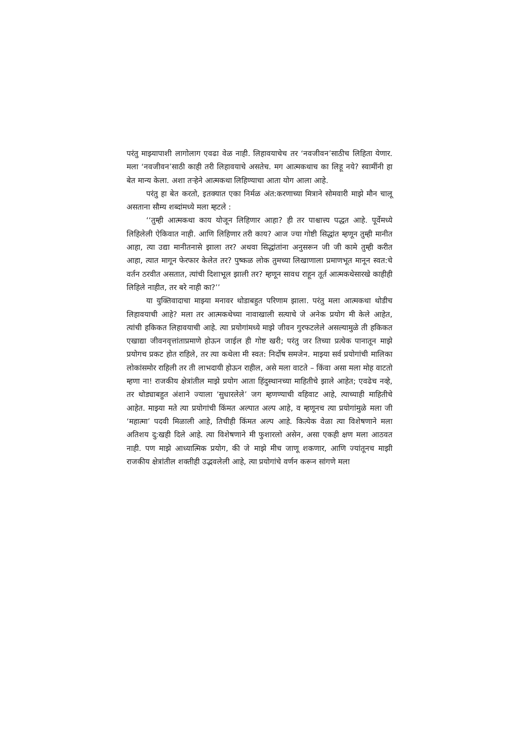परंतु माझ्यापाशी लागोलाग एवढा वेळ नाही. लिहावयाचेच तर ‘नवजीवन’साठीच लिहिता येणार. मला ‘नवजीवन’साठी काही तरी लिहावयाचे असतेच. मग आत्मकथाच का लिहू नये? स्वामींनी हा बेत मान्य केला. अशा तऱ्हेने आत्मकथा लिहिण्याचा आता योग आला आहे.
परंतु हा बेत करतो, इतक्यात एका निर्मळ अंत:करणाच्या मित्राने सोमवारी माझे मौन चालू असताना सौम्य शब्दांमध्ये मला म्हटले :
‘‘तुम्ही आत्मकथा काय योजून लिहिणार आहा? ही तर पाश्चात्त्य पद्धत आहे. पूर्वेमध्ये लिहिलेली ऐकिवात नाही. आणि लिहिणार तरी काय? आज ज्या गोष्टी सिद्धांत म्हणून तुम्ही मानीत आहा, त्या उद्या मानीतनासे झाला तर? अथवा सिद्धांतांना अनुसरून जी जी कामे तुम्ही करीत आहा, त्यात मागून फेरफार केलेत तर? पुष्कळ लोक तुमच्या लिखाणाला प्रमाणभूत मानून स्वत:चे वर्तन ठरवीत असतात, त्यांची दिशाभूल झाली तर? म्हणून सावध राहून तूर्त आत्मकथेसारखे काहीही लिहिले नाहीत, तर बरे नाही का?’’
या युक्तिवादाचा माझ्या मनावर थोडाबहुत परिणाम झाला. परंतु मला आत्मकथा थोडीच लिहावयाची आहे? मला तर आत्मकथेच्या नावाखाली सत्याचे जे अनेक प्रयोग मी केले आहेत, त्यांची हकिकत लिहावयाची आहे. त्या प्रयोगांमध्ये माझे जीवन गुरफटलेले असल्यामुळे ती हकिकत एखाद्या जीवनवृत्तांताप्रमाणे होऊन जाईल ही गोष्ट खरी; परंतु जर तिच्या प्रत्येक पानातून माझे प्रयोगच प्रकट होत राहिले, तर त्या कथेला मी स्वत: निर्दोष समजेन. माझ्या सर्व प्रयोगांची मालिका लोकांसमोर राहिली तर ती लाभदायी होऊन राहील, असे मला वाटते – किंवा असा मला मोह वाटतो म्हणा ना! राजकीय क्षेत्रांतील माझे प्रयोग आता हिंदुस्थानच्या माहितीचे झाले आहेत; एवढेच नव्हे, तर थोड्याबहुत अंशाने ज्याला ‘सुधारलेले’ जग म्हणण्याची वहिवाट आहे, त्याच्याही माहितीचे आहेत. माझ्या मते त्या प्रयोगांची किंमत अल्पात अल्प आहे, व म्हणूनच त्या प्रयोगांमुळे मला जी ‘महात्मा’ पदवी मिळाली आहे, तिचीही किंमत अल्प आहे. कित्येक वेळा त्या विशेषणाने मला अतिशय दु:खही दिले आहे. त्या विशेषणाने मी फुशारलो असेन, असा एकही क्षण मला आठवत नाही. पण माझे आध्यात्मिक प्रयोग, की जे माझे मीच जाणू शकणार, आणि ज्यांतूनच माझी राजकीय क्षेत्रांतील शक्तीही उद्भवलेली आहे, त्या प्रयोगांचे वर्णन करून सांगणे मला